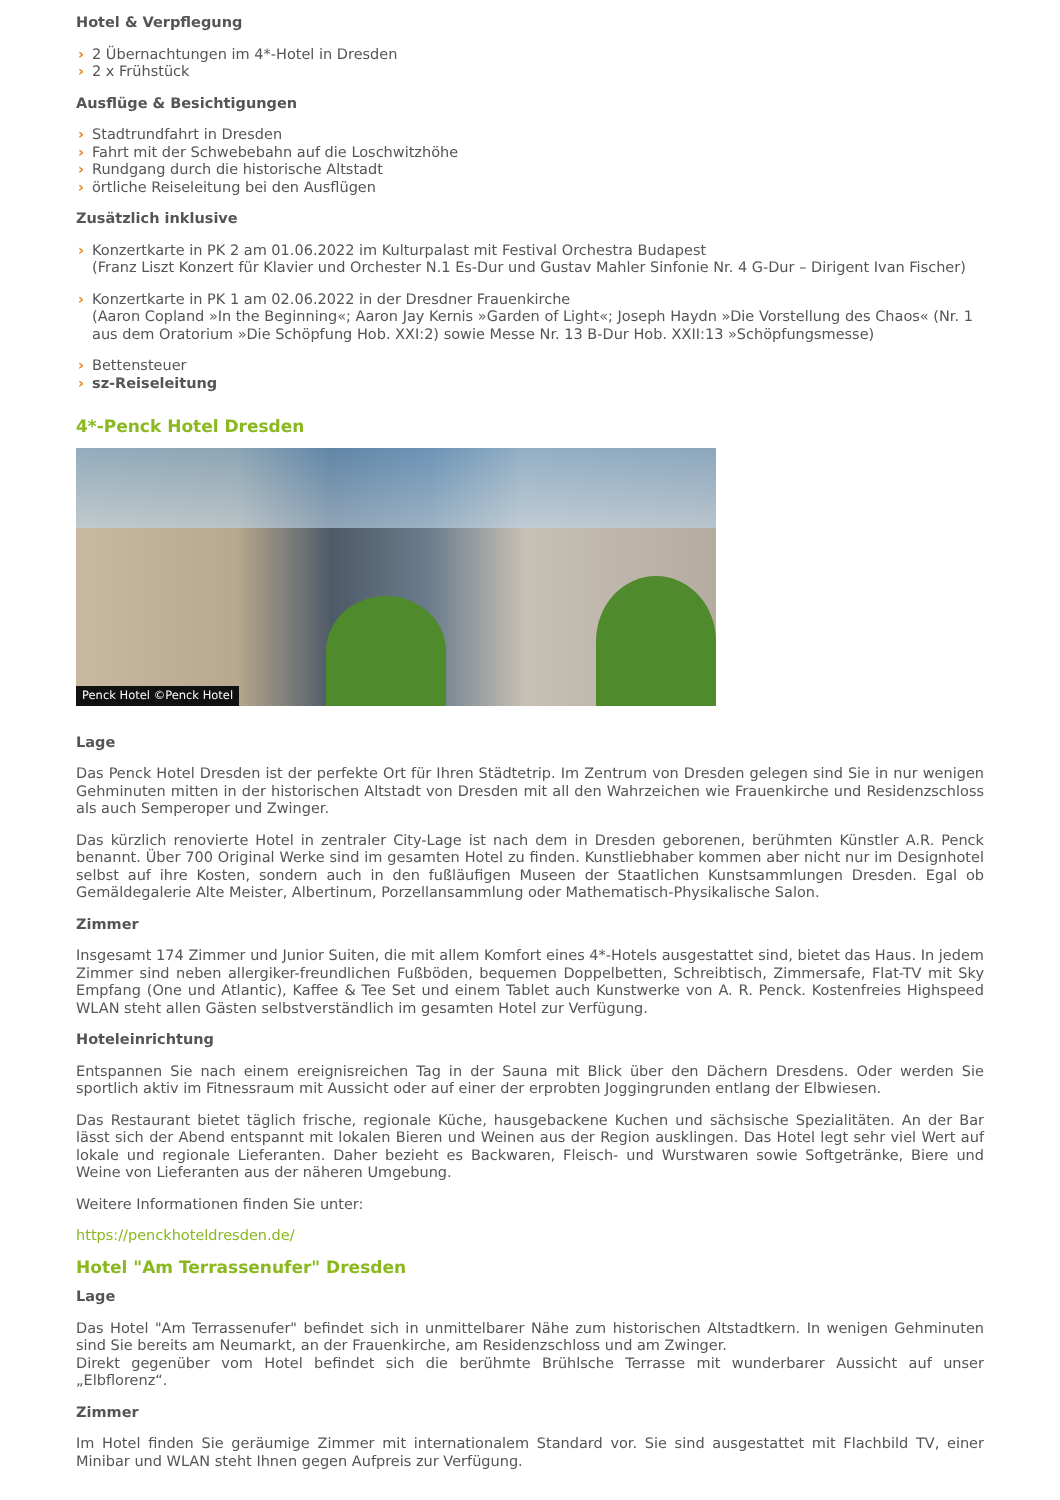Hotel & Verpflegung
› 2 Übernachtungen im 4*-Hotel in Dresden
› 2 x Frühstück
Ausflüge & Besichtigungen
› Stadtrundfahrt in Dresden
› Fahrt mit der Schwebebahn auf die Loschwitzhöhe
› Rundgang durch die historische Altstadt
› örtliche Reiseleitung bei den Ausflügen
Zusätzlich inklusive
› Konzertkarte in PK 2 am 01.06.2022 im Kulturpalast mit Festival Orchestra Budapest
(Franz Liszt Konzert für Klavier und Orchester N.1 Es-Dur und Gustav Mahler Sinfonie Nr. 4 G-Dur – Dirigent Ivan Fischer)
› Konzertkarte in PK 1 am 02.06.2022 in der Dresdner Frauenkirche
(Aaron Copland »In the Beginning«; Aaron Jay Kernis »Garden of Light«; Joseph Haydn »Die Vorstellung des Chaos« (Nr. 1 aus dem Oratorium »Die Schöpfung Hob. XXI:2) sowie Messe Nr. 13 B-Dur Hob. XXII:13 »Schöpfungsmesse)
› Bettensteuer
› sz-Reiseleitung
4*-Penck Hotel Dresden
Penck Hotel ©Penck Hotel
Lage
Das Penck Hotel Dresden ist der perfekte Ort für Ihren Städtetrip. Im Zentrum von Dresden gelegen sind Sie in nur wenigen Gehminuten mitten in der historischen Altstadt von Dresden mit all den Wahrzeichen wie Frauenkirche und Residenzschloss als auch Semperoper und Zwinger.
Das kürzlich renovierte Hotel in zentraler City-Lage ist nach dem in Dresden geborenen, berühmten Künstler A.R. Penck benannt. Über 700 Original Werke sind im gesamten Hotel zu finden. Kunstliebhaber kommen aber nicht nur im Designhotel selbst auf ihre Kosten, sondern auch in den fußläufigen Museen der Staatlichen Kunstsammlungen Dresden. Egal ob Gemäldegalerie Alte Meister, Albertinum, Porzellansammlung oder Mathematisch-Physikalische Salon.
Zimmer
Insgesamt 174 Zimmer und Junior Suiten, die mit allem Komfort eines 4*-Hotels ausgestattet sind, bietet das Haus. In jedem Zimmer sind neben allergiker-freundlichen Fußböden, bequemen Doppelbetten, Schreibtisch, Zimmersafe, Flat-TV mit Sky Empfang (One und Atlantic), Kaffee & Tee Set und einem Tablet auch Kunstwerke von A. R. Penck. Kostenfreies Highspeed WLAN steht allen Gästen selbstverständlich im gesamten Hotel zur Verfügung.
Hoteleinrichtung
Entspannen Sie nach einem ereignisreichen Tag in der Sauna mit Blick über den Dächern Dresdens. Oder werden Sie sportlich aktiv im Fitnessraum mit Aussicht oder auf einer der erprobten Joggingrunden entlang der Elbwiesen.
Das Restaurant bietet täglich frische, regionale Küche, hausgebackene Kuchen und sächsische Spezialitäten. An der Bar lässt sich der Abend entspannt mit lokalen Bieren und Weinen aus der Region ausklingen. Das Hotel legt sehr viel Wert auf lokale und regionale Lieferanten. Daher bezieht es Backwaren, Fleisch- und Wurstwaren sowie Softgetränke, Biere und Weine von Lieferanten aus der näheren Umgebung.
Weitere Informationen finden Sie unter:
https://penckhoteldresden.de/
Hotel "Am Terrassenufer" Dresden
Lage
Das Hotel "Am Terrassenufer" befindet sich in unmittelbarer Nähe zum historischen Altstadtkern. In wenigen Gehminuten sind Sie bereits am Neumarkt, an der Frauenkirche, am Residenzschloss und am Zwinger.
Direkt gegenüber vom Hotel befindet sich die berühmte Brühlsche Terrasse mit wunderbarer Aussicht auf unser „Elbflorenz“.
Zimmer
Im Hotel finden Sie geräumige Zimmer mit internationalem Standard vor. Sie sind ausgestattet mit Flachbild TV, einer Minibar und WLAN steht Ihnen gegen Aufpreis zur Verfügung.